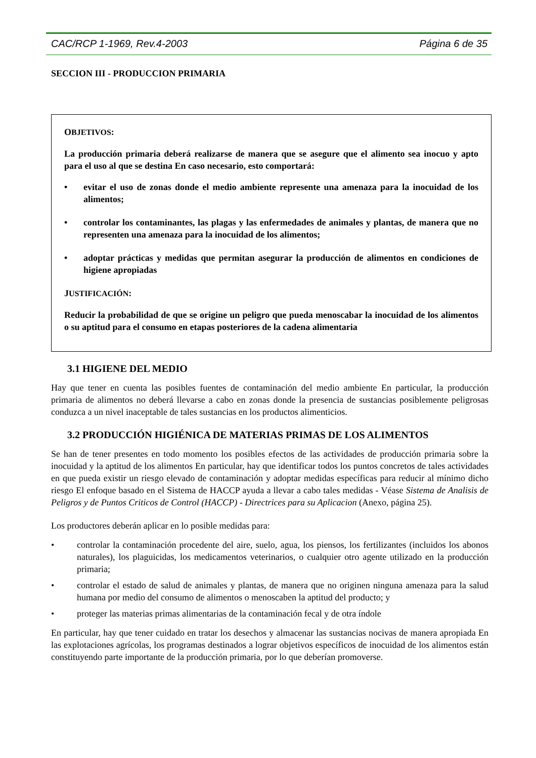CAC/RCP 1-1969, Rev.4-2003 Página 6 de 35
SECCION III - PRODUCCION PRIMARIA
OBJETIVOS:
La producción primaria deberá realizarse de manera que se asegure que el alimento sea inocuo y apto para el uso al que se destina En caso necesario, esto comportará:
• evitar el uso de zonas donde el medio ambiente represente una amenaza para la inocuidad de los alimentos;
• controlar los contaminantes, las plagas y las enfermedades de animales y plantas, de manera que no representen una amenaza para la inocuidad de los alimentos;
• adoptar prácticas y medidas que permitan asegurar la producción de alimentos en condiciones de higiene apropiadas
JUSTIFICACIÓN:
Reducir la probabilidad de que se origine un peligro que pueda menoscabar la inocuidad de los alimentos o su aptitud para el consumo en etapas posteriores de la cadena alimentaria
3.1 HIGIENE DEL MEDIO
Hay que tener en cuenta las posibles fuentes de contaminación del medio ambiente En particular, la producción primaria de alimentos no deberá llevarse a cabo en zonas donde la presencia de sustancias posiblemente peligrosas conduzca a un nivel inaceptable de tales sustancias en los productos alimenticios.
3.2 PRODUCCIÓN HIGIÉNICA DE MATERIAS PRIMAS DE LOS ALIMENTOS
Se han de tener presentes en todo momento los posibles efectos de las actividades de producción primaria sobre la inocuidad y la aptitud de los alimentos En particular, hay que identificar todos los puntos concretos de tales actividades en que pueda existir un riesgo elevado de contaminación y adoptar medidas específicas para reducir al mínimo dicho riesgo El enfoque basado en el Sistema de HACCP ayuda a llevar a cabo tales medidas - Véase Sistema de Analisis de Peligros y de Puntos Criticos de Control (HACCP) - Directrices para su Aplicacion (Anexo, página 25).
Los productores deberán aplicar en lo posible medidas para:
• controlar la contaminación procedente del aire, suelo, agua, los piensos, los fertilizantes (incluidos los abonos naturales), los plaguicidas, los medicamentos veterinarios, o cualquier otro agente utilizado en la producción primaria;
• controlar el estado de salud de animales y plantas, de manera que no originen ninguna amenaza para la salud humana por medio del consumo de alimentos o menoscaben la aptitud del producto; y
• proteger las materias primas alimentarias de la contaminación fecal y de otra índole
En particular, hay que tener cuidado en tratar los desechos y almacenar las sustancias nocivas de manera apropiada En las explotaciones agrícolas, los programas destinados a lograr objetivos específicos de inocuidad de los alimentos están constituyendo parte importante de la producción primaria, por lo que deberían promoverse.